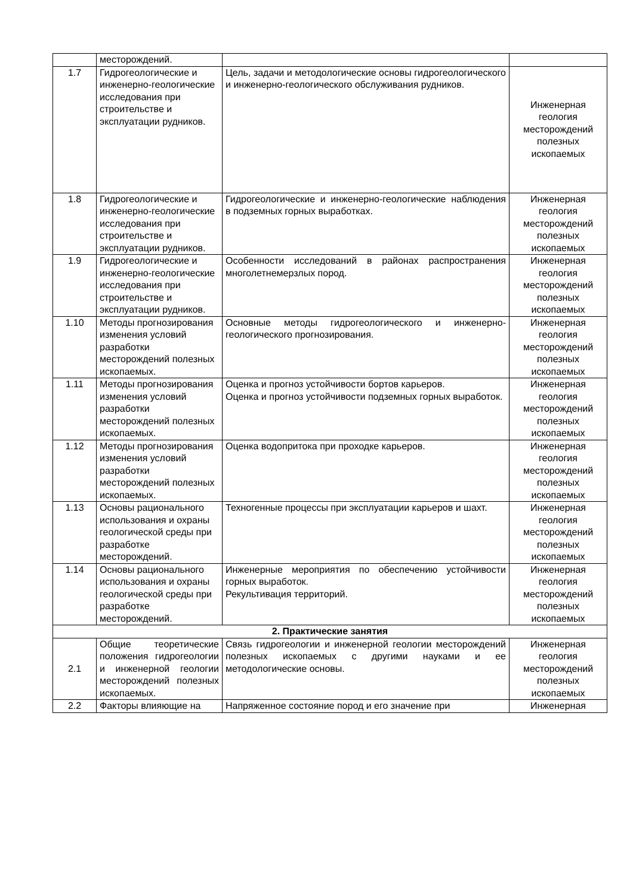| | месторождений. | | |
| 1.7 | Гидрогеологические и инженерно-геологические исследования при строительстве и эксплуатации рудников. | Цель, задачи и методологические основы гидрогеологического и инженерно-геологического обслуживания рудников. | Инженерная геология месторождений полезных ископаемых |
| 1.8 | Гидрогеологические и инженерно-геологические исследования при строительстве и эксплуатации рудников. | Гидрогеологические и инженерно-геологические наблюдения в подземных горных выработках. | Инженерная геология месторождений полезных ископаемых |
| 1.9 | Гидрогеологические и инженерно-геологические исследования при строительстве и эксплуатации рудников. | Особенности исследований в районах распространения многолетнемерзлых пород. | Инженерная геология месторождений полезных ископаемых |
| 1.10 | Методы прогнозирования изменения условий разработки месторождений полезных ископаемых. | Основные методы гидрогеологического и инженерно-геологического прогнозирования. | Инженерная геология месторождений полезных ископаемых |
| 1.11 | Методы прогнозирования изменения условий разработки месторождений полезных ископаемых. | Оценка и прогноз устойчивости бортов карьеров. Оценка и прогноз устойчивости подземных горных выработок. | Инженерная геология месторождений полезных ископаемых |
| 1.12 | Методы прогнозирования изменения условий разработки месторождений полезных ископаемых. | Оценка водопритока при проходке карьеров. | Инженерная геология месторождений полезных ископаемых |
| 1.13 | Основы рационального использования и охраны геологической среды при разработке месторождений. | Техногенные процессы при эксплуатации карьеров и шахт. | Инженерная геология месторождений полезных ископаемых |
| 1.14 | Основы рационального использования и охраны геологической среды при разработке месторождений. | Инженерные мероприятия по обеспечению устойчивости горных выработок. Рекультивация территорий. | Инженерная геология месторождений полезных ископаемых |
| 2. Практические занятия | | | |
| 2.1 | Общие теоретические положения гидрогеологии и инженерной геологии месторождений полезных ископаемых. | Связь гидрогеологии и инженерной геологии месторождений полезных ископаемых с другими науками и ее методологические основы. | Инженерная геология месторождений полезных ископаемых |
| 2.2 | Факторы влияющие на | Напряженное состояние пород и его значение при | Инженерная |